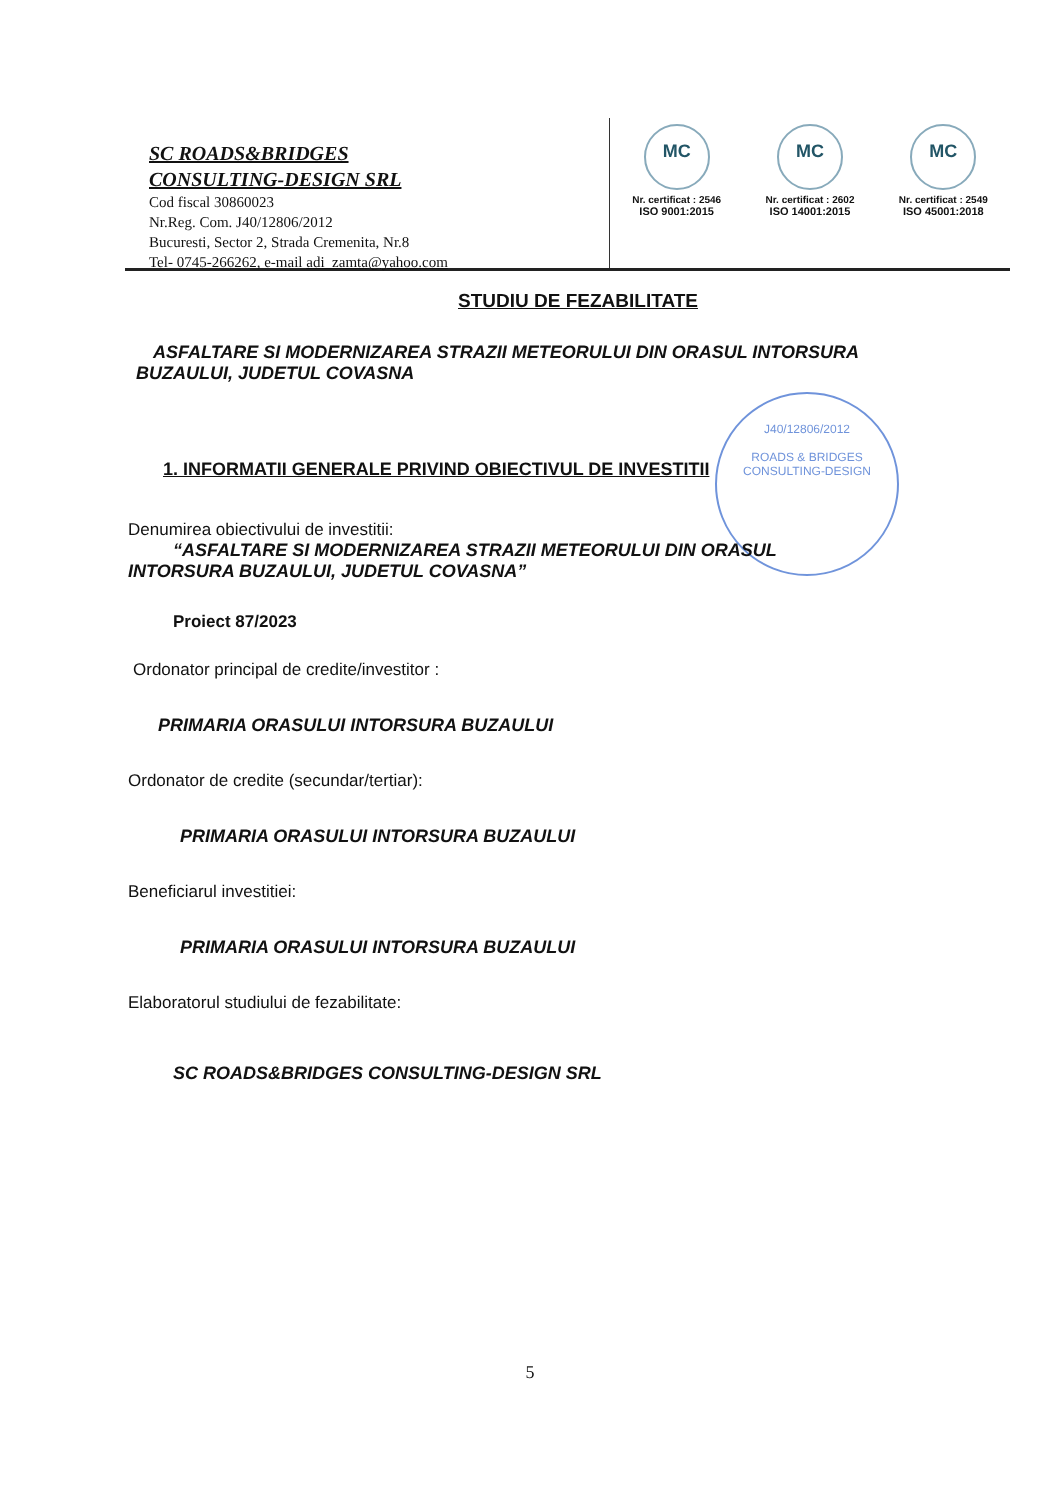SC ROADS&BRIDGES
CONSULTING-DESIGN SRL
Cod fiscal 30860023
Nr.Reg. Com. J40/12806/2012
Bucuresti, Sector 2, Strada Cremenita, Nr.8
Tel- 0745-266262, e-mail adi_zamta@yahoo.com
MC
Nr. certificat : 2546
ISO 9001:2015
MC
Nr. certificat : 2602
ISO 14001:2015
MC
Nr. certificat : 2549
ISO 45001:2018
J40/12806/2012
ROADS & BRIDGES
CONSULTING-DESIGN
STUDIU DE FEZABILITATE
ASFALTARE SI MODERNIZAREA STRAZII METEORULUI DIN ORASUL INTORSURA
BUZAULUI, JUDETUL COVASNA
1. INFORMATII GENERALE PRIVIND OBIECTIVUL DE INVESTITII
Denumirea obiectivului de investitii:
“ASFALTARE SI MODERNIZAREA STRAZII METEORULUI DIN ORASUL
INTORSURA BUZAULUI, JUDETUL COVASNA”
Proiect 87/2023
Ordonator principal de credite/investitor :
PRIMARIA ORASULUI INTORSURA BUZAULUI
Ordonator de credite (secundar/tertiar):
PRIMARIA ORASULUI INTORSURA BUZAULUI
Beneficiarul investitiei:
PRIMARIA ORASULUI INTORSURA BUZAULUI
Elaboratorul studiului de fezabilitate:
SC ROADS&BRIDGES CONSULTING-DESIGN SRL
5